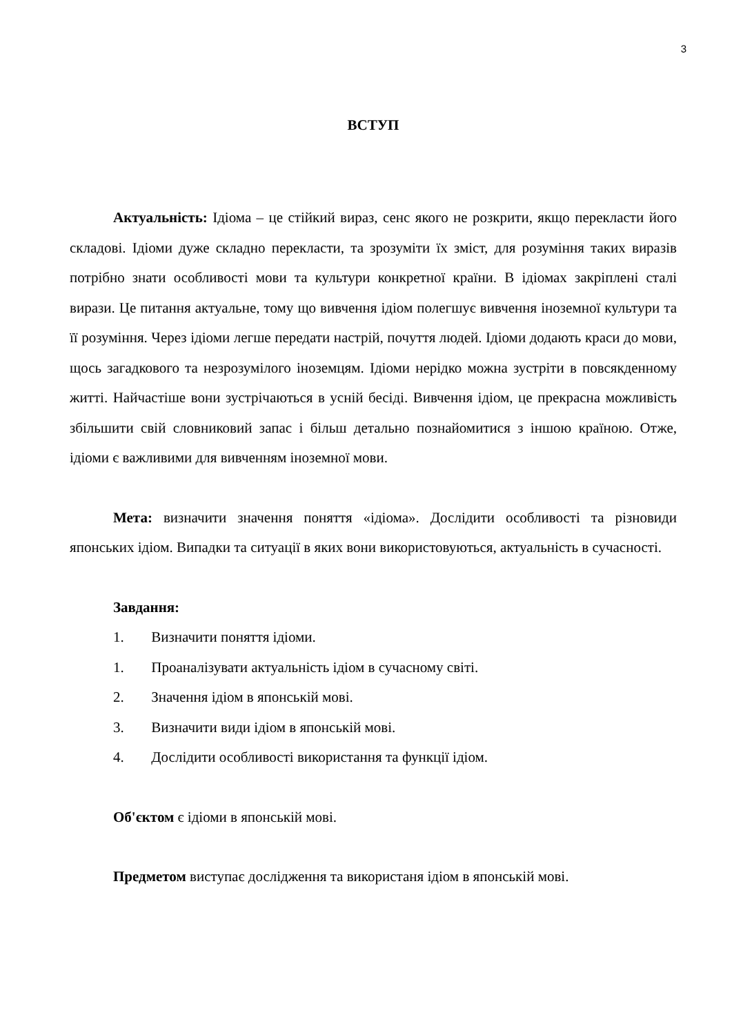3
ВСТУП
Актуальність: Ідіома – це стійкий вираз, сенс якого не розкрити, якщо перекласти його складові. Ідіоми дуже складно перекласти, та зрозуміти їх зміст, для розуміння таких виразів потрібно знати особливості мови та культури конкретної країни. В ідіомах закріплені сталі вирази. Це питання актуальне, тому що вивчення ідіом полегшує вивчення іноземної культури та її розуміння. Через ідіоми легше передати настрій, почуття людей. Ідіоми додають краси до мови, щось загадкового та незрозумілого іноземцям. Ідіоми нерідко можна зустріти в повсякденному житті. Найчастіше вони зустрічаються в усній бесіді. Вивчення ідіом, це прекрасна можливість збільшити свій словниковий запас і більш детально познайомитися з іншою країною. Отже, ідіоми є важливими для вивченням іноземної мови.
Мета: визначити значення поняття «ідіома». Дослідити особливості та різновиди японських ідіом. Випадки та ситуації в яких вони використовуються, актуальність в сучасності.
Завдання:
1. Визначити поняття ідіоми.
1. Проаналізувати актуальність ідіом в сучасному світі.
2. Значення ідіом в японській мові.
3. Визначити види ідіом в японській мові.
4. Дослідити особливості використання та функції ідіом.
Об'єктом є ідіоми в японській мові.
Предметом виступає дослідження та використаня ідіом в японській мові.